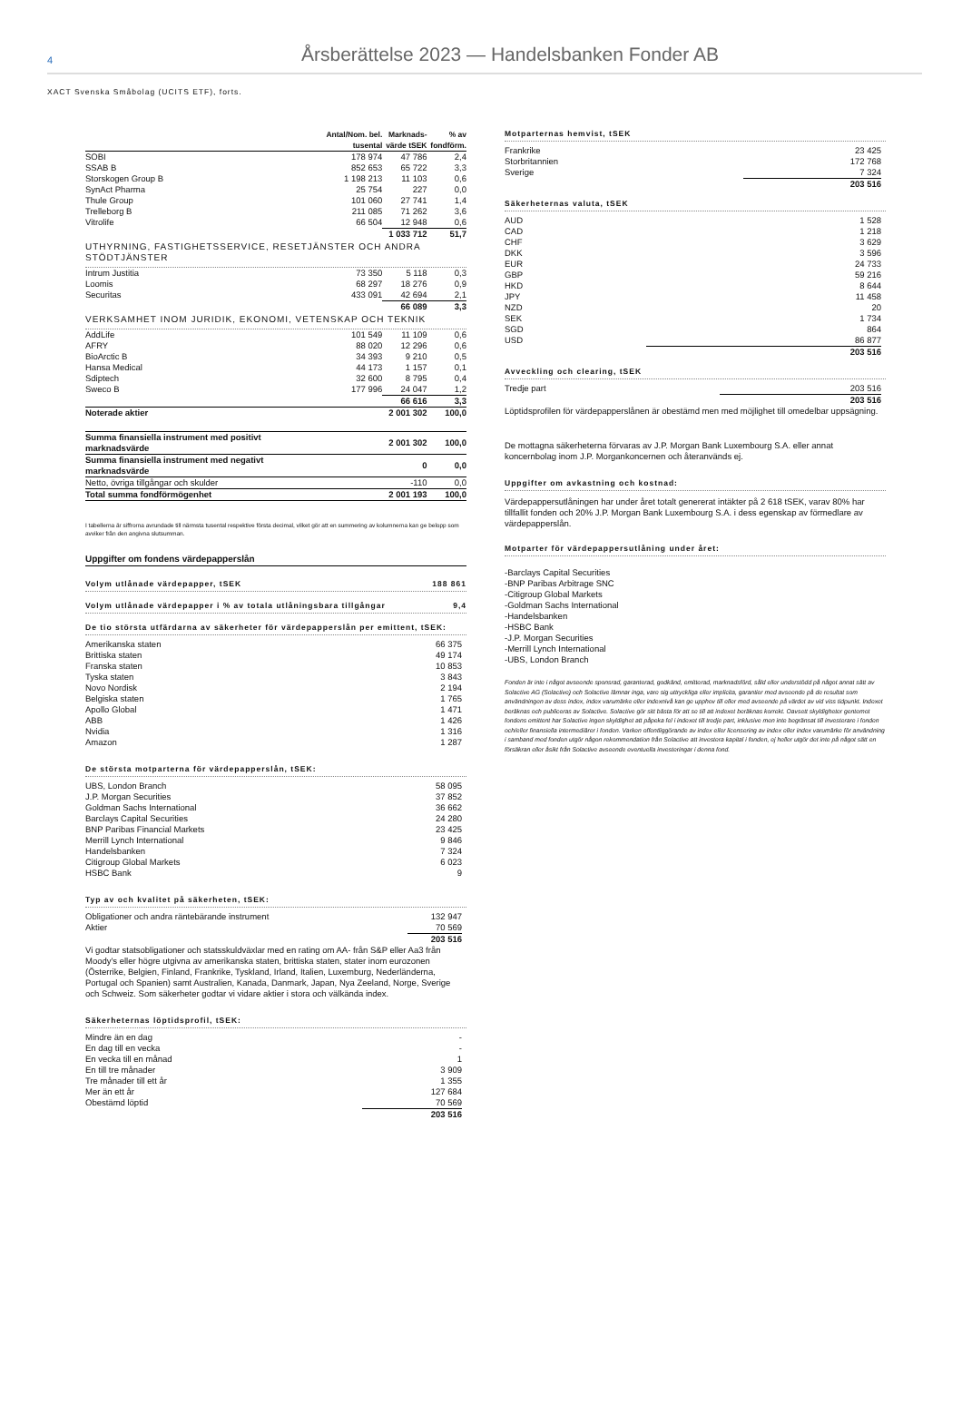4
Årsberättelse 2023 — Handelsbanken Fonder AB
XACT Svenska Småbolag (UCITS ETF), forts.
| | Antal/Nom. bel. tusental | Marknads- värde tSEK | % av fondförm. |
| --- | --- | --- | --- |
| SOBI | 178 974 | 47 786 | 2,4 |
| SSAB B | 852 653 | 65 722 | 3,3 |
| Storskogen Group B | 1 198 213 | 11 103 | 0,6 |
| SynAct Pharma | 25 754 | 227 | 0,0 |
| Thule Group | 101 060 | 27 741 | 1,4 |
| Trelleborg B | 211 085 | 71 262 | 3,6 |
| Vitrolife | 66 504 | 12 948 | 0,6 |
| | | 1 033 712 | 51,7 |
| UTHYRNING, FASTIGHETSSERVICE, RESETJÄNSTER OCH ANDRA STÖDTJÄNSTER | | | |
| Intrum Justitia | 73 350 | 5 118 | 0,3 |
| Loomis | 68 297 | 18 276 | 0,9 |
| Securitas | 433 091 | 42 694 | 2,1 |
| | | 66 089 | 3,3 |
| VERKSAMHET INOM JURIDIK, EKONOMI, VETENSKAP OCH TEKNIK | | | |
| AddLife | 101 549 | 11 109 | 0,6 |
| AFRY | 88 020 | 12 296 | 0,6 |
| BioArctic B | 34 393 | 9 210 | 0,5 |
| Hansa Medical | 44 173 | 1 157 | 0,1 |
| Sdiptech | 32 600 | 8 795 | 0,4 |
| Sweco B | 177 996 | 24 047 | 1,2 |
| | | 66 616 | 3,3 |
| Noterade aktier | | 2 001 302 | 100,0 |
| Summa finansiella instrument med positivt marknadsvärde | | 2 001 302 | 100,0 |
| Summa finansiella instrument med negativt marknadsvärde | | 0 | 0,0 |
| Netto, övriga tillgångar och skulder | | -110 | 0,0 |
| Total summa fondförmögenhet | | 2 001 193 | 100,0 |
I tabellerna är siffrorna avrundade till närmsta tusental respektive första decimal, vilket gör att en summering av kolumnerna kan ge belopp som avviker från den angivna slutsumman.
Uppgifter om fondens värdepapperslån
Volym utlånade värdepapper, tSEK 188 861
Volym utlånade värdepapper i % av totala utlåningsbara tillgångar 9,4
De tio största utfärdarna av säkerheter för värdepapperslån per emittent, tSEK:
| Amerikanska staten | 66 375 |
| Brittiska staten | 49 174 |
| Franska staten | 10 853 |
| Tyska staten | 3 843 |
| Novo Nordisk | 2 194 |
| Belgiska staten | 1 765 |
| Apollo Global | 1 471 |
| ABB | 1 426 |
| Nvidia | 1 316 |
| Amazon | 1 287 |
De största motparterna för värdepapperslån, tSEK:
| UBS, London Branch | 58 095 |
| J.P. Morgan Securities | 37 852 |
| Goldman Sachs International | 36 662 |
| Barclays Capital Securities | 24 280 |
| BNP Paribas Financial Markets | 23 425 |
| Merrill Lynch International | 9 846 |
| Handelsbanken | 7 324 |
| Citigroup Global Markets | 6 023 |
| HSBC Bank | 9 |
Typ av och kvalitet på säkerheten, tSEK:
| Obligationer och andra räntebärande instrument | 132 947 |
| Aktier | 70 569 |
| | 203 516 |
Vi godtar statsobligationer och statsskuldväxlar med en rating om AA- från S&P eller Aa3 från Moody's eller högre utgivna av amerikanska staten, brittiska staten, stater inom eurozonen (Österrike, Belgien, Finland, Frankrike, Tyskland, Irland, Italien, Luxemburg, Nederländerna, Portugal och Spanien) samt Australien, Kanada, Danmark, Japan, Nya Zeeland, Norge, Sverige och Schweiz. Som säkerheter godtar vi vidare aktier i stora och välkända index.
Säkerheternas löptidsprofil, tSEK:
| Mindre än en dag | - |
| En dag till en vecka | - |
| En vecka till en månad | 1 |
| En till tre månader | 3 909 |
| Tre månader till ett år | 1 355 |
| Mer än ett år | 127 684 |
| Obestämd löptid | 70 569 |
| | 203 516 |
Motparternas hemvist, tSEK
| Frankrike | 23 425 |
| Storbritannien | 172 768 |
| Sverige | 7 324 |
| | 203 516 |
Säkerheternas valuta, tSEK
| AUD | 1 528 |
| CAD | 1 218 |
| CHF | 3 629 |
| DKK | 3 596 |
| EUR | 24 733 |
| GBP | 59 216 |
| HKD | 8 644 |
| JPY | 11 458 |
| NZD | 20 |
| SEK | 1 734 |
| SGD | 864 |
| USD | 86 877 |
| | 203 516 |
Avveckling och clearing, tSEK
| Tredje part | 203 516 |
| | 203 516 |
Löptidsprofilen för värdepapperslånen är obestämd men med möjlighet till omedelbar uppsägning.
De mottagna säkerheterna förvaras av J.P. Morgan Bank Luxembourg S.A. eller annat koncernbolag inom J.P. Morgankoncernen och återanvänds ej.
Uppgifter om avkastning och kostnad:
Värdepappersutlåningen har under året totalt genererat intäkter på 2 618 tSEK, varav 80% har tillfallit fonden och 20% J.P. Morgan Bank Luxembourg S.A. i dess egenskap av förmedlare av värdepapperslån.
Motparter för värdepappersutlåning under året:
-Barclays Capital Securities
-BNP Paribas Arbitrage SNC
-Citigroup Global Markets
-Goldman Sachs International
-Handelsbanken
-HSBC Bank
-J.P. Morgan Securities
-Merrill Lynch International
-UBS, London Branch
Fonden är inte i något avseende sponsrad, garanterad, godkänd, emitterad, marknadsförd, såld eller understödd på något annat sätt av Solactive AG (Solactive) och Solactive lämnar inga, vare sig uttryckliga eller implicita, garantier med avseende på de resultat som användningen av dess index, index varumärke eller indexnivå kan ge upphov till eller med avseende på värdet av vid viss tidpunkt. Indexet beräknas och publiceras av Solactive. Solactive gör sitt bästa för att se till att indexet beräknas korrekt. Oavsett skyldigheter gentemot fondens emittent har Solactive ingen skyldighet att påpeka fel i indexet till tredje part, inklusive men inte begränsat till investerare i fonden och/eller finansiella intermediärer i fonden. Varken offentliggörande av index eller licensering av index eller index varumärke för användning i samband med fonden utgör någon rekommendation från Solactive att investera kapital i fonden, ej heller utgör det inte på något sätt en försäkran eller åsikt från Solactive avseende eventuella investeringar i denna fond.